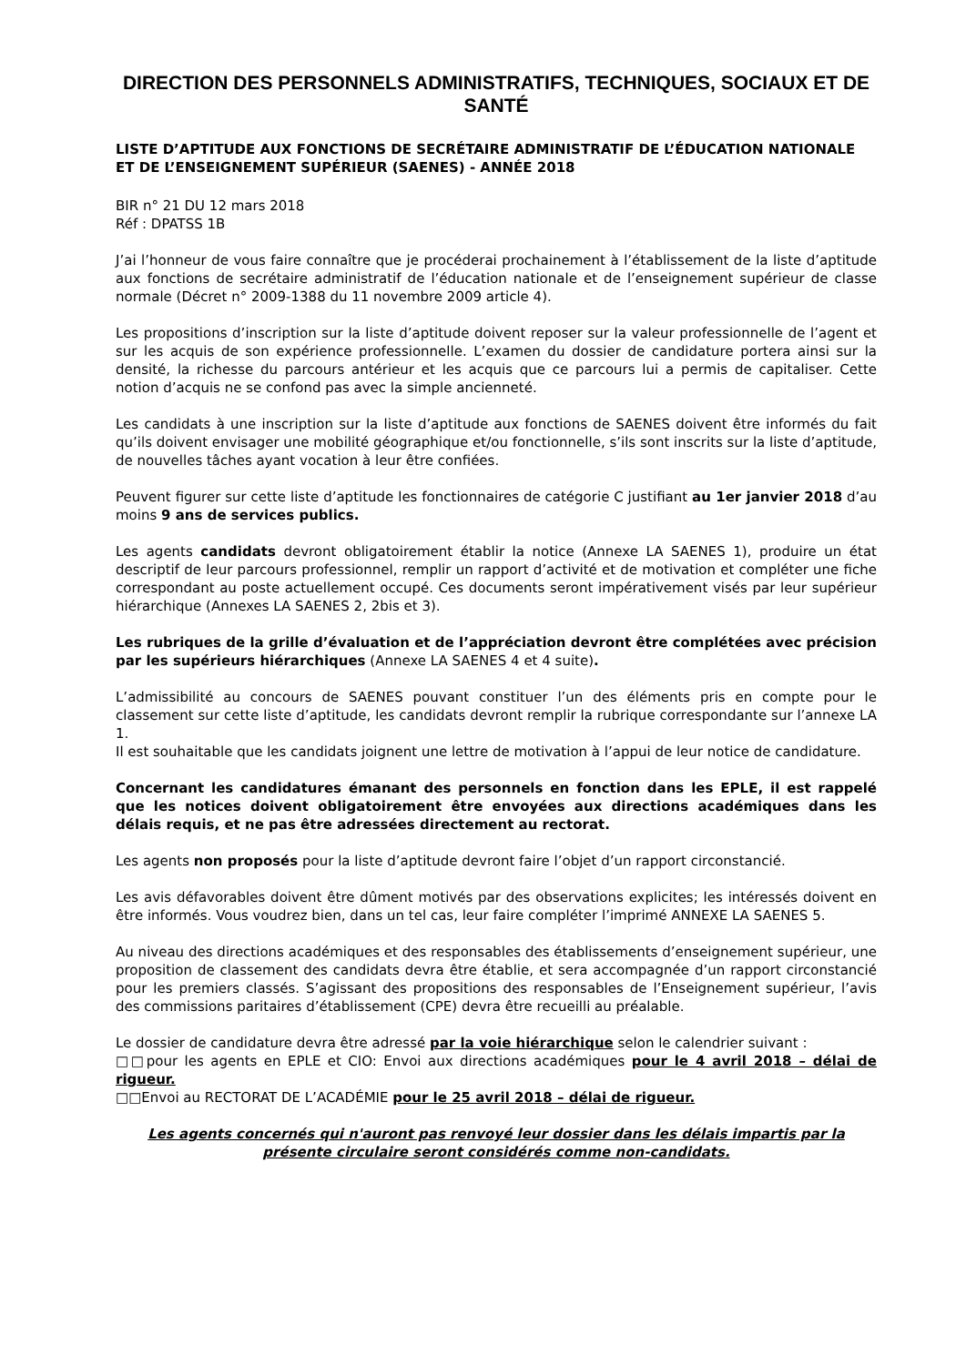DIRECTION DES PERSONNELS ADMINISTRATIFS, TECHNIQUES, SOCIAUX ET DE SANTÉ
LISTE D’APTITUDE AUX FONCTIONS DE SECRÉTAIRE ADMINISTRATIF DE L’ÉDUCATION NATIONALE ET DE L’ENSEIGNEMENT SUPÉRIEUR (SAENES) - ANNÉE 2018
BIR n° 21 DU 12 mars 2018
Réf : DPATSS 1B
J’ai l’honneur de vous faire connaître que je procéderai prochainement à l’établissement de la liste d’aptitude aux fonctions de secrétaire administratif de l’éducation nationale et de l’enseignement supérieur de classe normale (Décret n° 2009-1388 du 11 novembre 2009 article 4).
Les propositions d’inscription sur la liste d’aptitude doivent reposer sur la valeur professionnelle de l’agent et sur les acquis de son expérience professionnelle. L’examen du dossier de candidature portera ainsi sur la densité, la richesse du parcours antérieur et les acquis que ce parcours lui a permis de capitaliser. Cette notion d’acquis ne se confond pas avec la simple ancienneté.
Les candidats à une inscription sur la liste d’aptitude aux fonctions de SAENES doivent être informés du fait qu’ils doivent envisager une mobilité géographique et/ou fonctionnelle, s’ils sont inscrits sur la liste d’aptitude, de nouvelles tâches ayant vocation à leur être confiées.
Peuvent figurer sur cette liste d’aptitude les fonctionnaires de catégorie C justifiant au 1er janvier 2018 d’au moins 9 ans de services publics.
Les agents candidats devront obligatoirement établir la notice (Annexe LA SAENES 1), produire un état descriptif de leur parcours professionnel, remplir un rapport d’activité et de motivation et compléter une fiche correspondant au poste actuellement occupé. Ces documents seront impérativement visés par leur supérieur hiérarchique (Annexes LA SAENES 2, 2bis et 3).
Les rubriques de la grille d’évaluation et de l’appréciation devront être complétées avec précision par les supérieurs hiérarchiques (Annexe LA SAENES 4 et 4 suite).
L’admissibilité au concours de SAENES pouvant constituer l’un des éléments pris en compte pour le classement sur cette liste d’aptitude, les candidats devront remplir la rubrique correspondante sur l’annexe LA 1.
Il est souhaitable que les candidats joignent une lettre de motivation à l’appui de leur notice de candidature.
Concernant les candidatures émanant des personnels en fonction dans les EPLE, il est rappelé que les notices doivent obligatoirement être envoyées aux directions académiques dans les délais requis, et ne pas être adressées directement au rectorat.
Les agents non proposés pour la liste d’aptitude devront faire l’objet d’un rapport circonstancié.
Les avis défavorables doivent être dûment motivés par des observations explicites; les intéressés doivent en être informés. Vous voudrez bien, dans un tel cas, leur faire compléter l’imprimé ANNEXE LA SAENES 5.
Au niveau des directions académiques et des responsables des établissements d’enseignement supérieur, une proposition de classement des candidats devra être établie, et sera accompagnée d’un rapport circonstancié pour les premiers classés. S’agissant des propositions des responsables de l’Enseignement supérieur, l’avis des commissions paritaires d’établissement (CPE) devra être recueilli au préalable.
Le dossier de candidature devra être adressé par la voie hiérarchique selon le calendrier suivant :
□□pour les agents en EPLE et CIO: Envoi aux directions académiques pour le 4 avril 2018 – délai de rigueur.
□□Envoi au RECTORAT DE L’ACADÉMIE pour le 25 avril 2018 – délai de rigueur.
Les agents concernés qui n'auront pas renvoyé leur dossier dans les délais impartis par la présente circulaire seront considérés comme non-candidats.